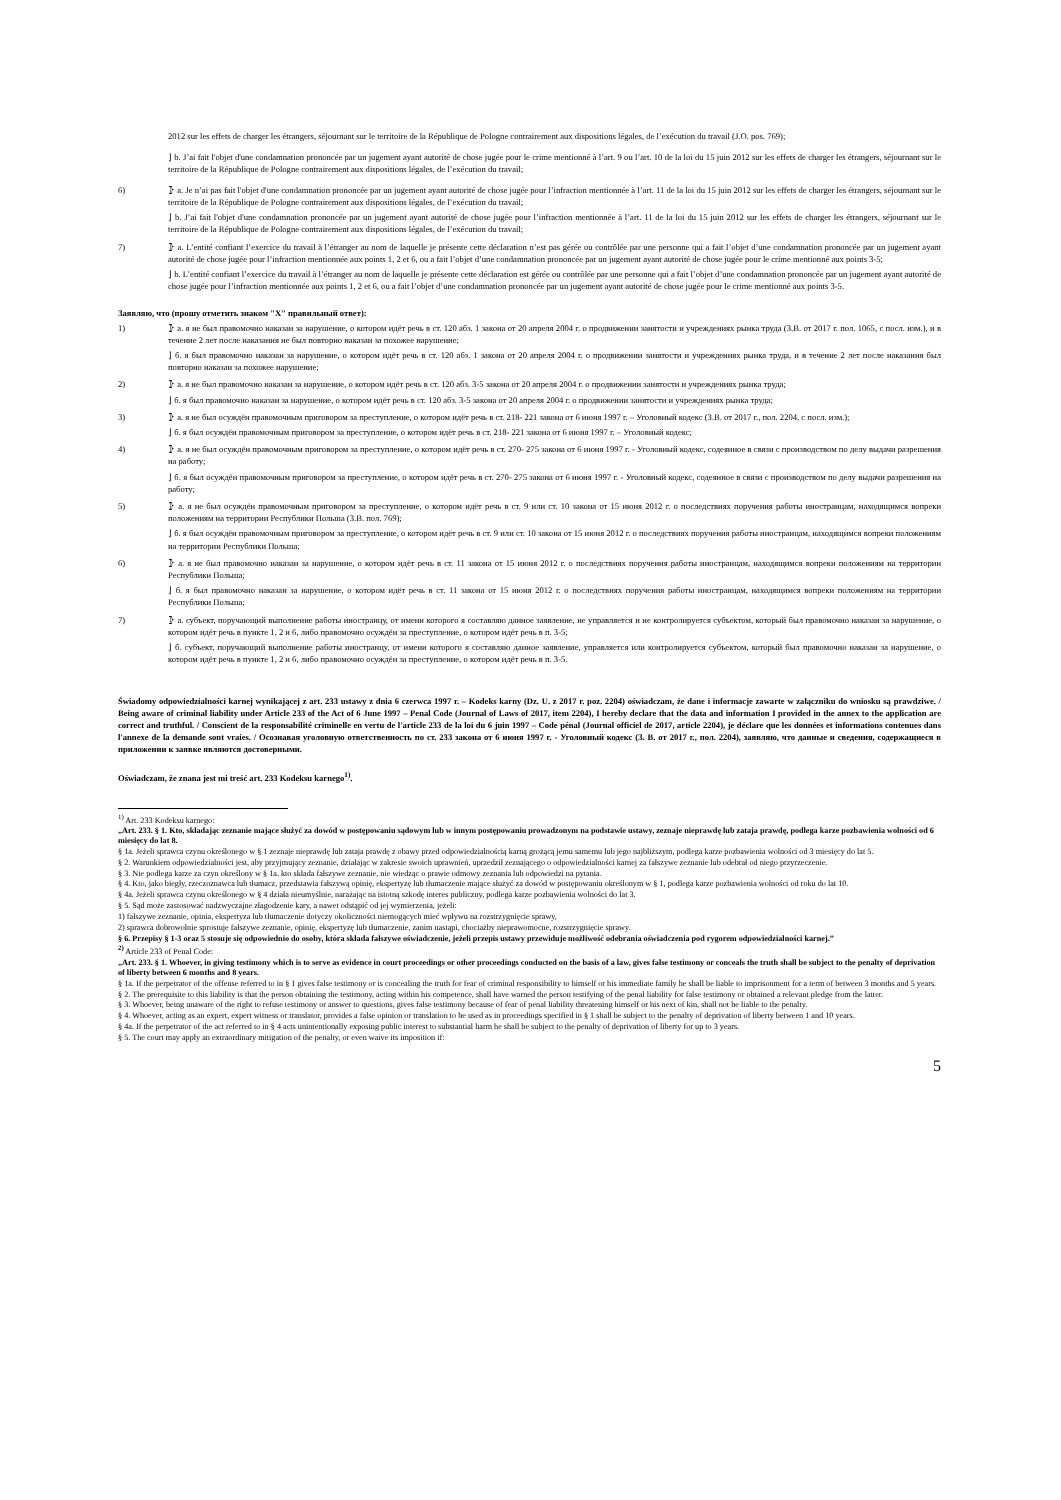2012 sur les effets de charger les étrangers, séjournant sur le territoire de la République de Pologne contrairement aux dispositions légales, de l’exécution du travail (J.O. pos. 769);
⌋ b. J’ai fait l'objet d'une condamnation prononcée par un jugement ayant autorité de chose jugée pour le crime mentionné à l’art. 9 ou l’art. 10 de la loi du 15 juin 2012 sur les effets de charger les étrangers, séjournant sur le territoire de la République de Pologne contrairement aux dispositions légales, de l’exécution du travail;
6) ⦄ a. Je n’ai pas fait l'objet d'une condamnation prononcée par un jugement ayant autorité de chose jugée pour l’infraction mentionnée à l’art. 11 de la loi du 15 juin 2012 sur les effets de charger les étrangers, séjournant sur le territoire de la République de Pologne contrairement aux dispositions légales, de l’exécution du travail;
⌋ b. J’ai fait l'objet d'une condamnation prononcée par un jugement ayant autorité de chose jugée pour l’infraction mentionnée à l’art. 11 de la loi du 15 juin 2012 sur les effets de charger les étrangers, séjournant sur le territoire de la République de Pologne contrairement aux dispositions légales, de l’exécution du travail;
7) ⦄ a. L’entité confiant l’exercice du travail à l’étranger au nom de laquelle je présente cette déclaration n’est pas gérée ou contrôlée par une personne qui a fait l’objet d’une condamnation prononcée par un jugement ayant autorité de chose jugée pour l’infraction mentionnée aux points 1, 2 et 6, ou a fait l’objet d’une condamnation prononcée par un jugement ayant autorité de chose jugée pour le crime mentionné aux points 3-5;
⌋ b. L’entité confiant l’exercice du travail à l’étranger au nom de laquelle je présente cette déclaration est gérée ou contrôlée par une personne qui a fait l’objet d’une condamnation prononcée par un jugement ayant autorité de chose jugée pour l’infraction mentionnée aux points 1, 2 et 6, ou a fait l’objet d’une condamnation prononcée par un jugement ayant autorité de chose jugée pour le crime mentionné aux points 3-5.
Заявляю, что (прошу отметить знаком "X" правильный ответ):
1) ⦄ а. я не был правомочно наказан за нарушение, о котором идёт речь в ст. 120 абз. 1 закона от 20 апреля 2004 г. о продвижении занятости и учреждениях рынка труда (З.В. от 2017 г. пол. 1065, с посл. изм.), и в течение 2 лет после наказания не был повторно наказан за похожее нарушение;
⌋ б. я был правомочно наказан за нарушение, о котором идёт речь в ст. 120 абз. 1 закона от 20 апреля 2004 г. о продвижении занятости и учреждениях рынка труда, и в течение 2 лет после наказания был повторно наказан за похожее нарушение;
2) ⦄ а. я не был правомочно наказан за нарушение, о котором идёт речь в ст. 120 абз. 3-5 закона от 20 апреля 2004 г. о продвижении занятости и учреждениях рынка труда;
⌋ б. я был правомочно наказан за нарушение, о котором идёт речь в ст. 120 абз. 3-5 закона от 20 апреля 2004 г. о продвижении занятости и учреждениях рынка труда;
3) ⦄ а. я не был осуждён правомочным приговором за преступление, о котором идёт речь в ст. 218- 221 закона от 6 июня 1997 г. – Уголовный кодекс (З.В. от 2017 г., пол. 2204, с посл. изм.);
⌋ б. я был осуждён правомочным приговором за преступление, о котором идёт речь в ст. 218- 221 закона от 6 июня 1997 г. – Уголовный кодекс;
4) ⦄ а. я не был осуждён правомочным приговором за преступление, о котором идёт речь в ст. 270- 275 закона от 6 июня 1997 г. - Уголовный кодекс, содеянное в связи с производством по делу выдачи разрешения на работу;
⌋ б. я был осуждён правомочным приговором за преступление, о котором идёт речь в ст. 270- 275 закона от 6 июня 1997 г. - Уголовный кодекс, содеянное в связи с производством по делу выдачи разрешения на работу;
5) ⦄ а. я не был осуждён правомочным приговором за преступление, о котором идёт речь в ст. 9 или ст. 10 закона от 15 июня 2012 г. о последствиях поручения работы иностранцам, находящимся вопреки положениям на территории Республики Польша (З.В. пол. 769);
⌋ б. я был осуждён правомочным приговором за преступление, о котором идёт речь в ст. 9 или ст. 10 закона от 15 июня 2012 г. о последствиях поручения работы иностранцам, находящимся вопреки положениям на территории Республики Польша;
6) ⦄ а. я не был правомочно наказан за нарушение, о котором идёт речь в ст. 11 закона от 15 июня 2012 г. о последствиях поручения работы иностранцам, находящимся вопреки положениям на территории Республики Польша;
⌋ б. я был правомочно наказан за нарушение, о котором идёт речь в ст. 11 закона от 15 июня 2012 г. о последствиях поручения работы иностранцам, находящимся вопреки положениям на территории Республики Польша;
7) ⦄ а. субъект, поручающий выполнение работы иностранцу, от имени которого я составляю данное заявление, не управляется и не контролируется субъектом, который был правомочно наказан за нарушение, о котором идёт речь в пункте 1, 2 и 6, либо правомочно осуждён за преступление, о котором идёт речь в п. 3-5;
⌋ б. субъект, поручающий выполнение работы иностранцу, от имени которого я составляю данное заявление, управляется или контролируется субъектом, который был правомочно наказан за нарушение, о котором идёт речь в пункте 1, 2 и 6, либо правомочно осуждён за преступление, о котором идёт речь в п. 3-5.
Świadomy odpowiedzialności karnej wynikającej z art. 233 ustawy z dnia 6 czerwca 1997 r. – Kodeks karny (Dz. U. z 2017 r. poz. 2204) oświadczam, że dane i informacje zawarte w załączniku do wniosku są prawdziwe. / Being aware of criminal liability under Article 233 of the Act of 6 June 1997 – Penal Code (Journal of Laws of 2017, item 2204), I hereby declare that the data and information I provided in the annex to the application are correct and truthful. / Conscient de la responsabilité criminelle en vertu de l'article 233 de la loi du 6 juin 1997 – Code pénal (Journal officiel de 2017, article 2204), je déclare que les données et informations contenues dans l'annexe de la demande sont vraies. / Осознавая уголовную ответственность по ст. 233 закона от 6 июня 1997 г. - Уголовный кодекс (З. В. от 2017 г., пол. 2204), заявляю, что данные и сведения, содержащиеся в приложении к заявке являются достоверными.
Oświadczam, że znana jest mi treść art. 233 Kodeksu karnego<sup>1)</sup>.
<sup>1)</sup> Art. 233 Kodeksu karnego:
„Art. 233. § 1. Kto, składając zeznanie mające służyć za dowód w postępowaniu sądowym lub w innym postępowaniu prowadzonym na podstawie ustawy, zeznaje nieprawdę lub zataja prawdę, podlega karze pozbawienia wolności od 6 miesięcy do lat 8.
§ 1a. Jeżeli sprawca czynu określonego w § 1 zeznaje nieprawdę lub zataja prawdę z obawy przed odpowiedzialnością karną grożącą jemu samemu lub jego najbliższym, podlega karze pozbawienia wolności od 3 miesięcy do lat 5.
§ 2. Warunkiem odpowiedzialności jest, aby przyjmujący zeznanie, działając w zakresie swoich uprawnień, uprzedził zeznającego o odpowiedzialności karnej za fałszywe zeznanie lub odebrał od niego przyrzeczenie.
§ 3. Nie podlega karze za czyn określony w § 1a, kto składa fałszywe zeznanie, nie wiedząc o prawie odmowy zeznania lub odpowiedzi na pytania.
§ 4. Kto, jako biegły, rzeczoznawca lub tłumacz, przedstawia fałszywą opinię, ekspertyzę lub tłumaczenie mające służyć za dowód w postępowaniu określonym w § 1, podlega karze pozbawienia wolności od roku do lat 10.
§ 4a. Jeżeli sprawca czynu określonego w § 4 działa nieumyślnie, narażając na istotną szkodę interes publiczny, podlega karze pozbawienia wolności do lat 3.
§ 5. Sąd może zastosować nadzwyczajne złagodzenie kary, a nawet odstąpić od jej wymierzenia, jeżeli:
1) fałszywe zeznanie, opinia, ekspertyza lub tłumaczenie dotyczy okoliczności niemogących mieć wpływu na rozstrzygnięcie sprawy,
2) sprawca dobrowolnie sprostuje fałszywe zeznanie, opinię, ekspertyzę lub tłumaczenie, zanim nastąpi, chociażby nieprawomocne, rozstrzygnięcie sprawy.
§ 6. Przepisy § 1-3 oraz 5 stosuje się odpowiednio do osoby, która składa fałszywe oświadczenie, jeżeli przepis ustawy przewiduje możliwość odebrania oświadczenia pod rygorem odpowiedzialności karnej.”
<sup>2)</sup> Article 233 of Penal Code:
„Art. 233. § 1. Whoever, in giving testimony which is to serve as evidence in court proceedings or other proceedings conducted on the basis of a law, gives false testimony or conceals the truth shall be subject to the penalty of deprivation of liberty between 6 months and 8 years.
§ 1a. If the perpetrator of the offense referred to in § 1 gives false testimony or is concealing the truth for fear of criminal responsibility to himself or his immediate family he shall be liable to imprisonment for a term of between 3 months and 5 years.
§ 2. The prerequisite to this liability is that the person obtaining the testimony, acting within his competence, shall have warned the person testifying of the penal liability for false testimony or obtained a relevant pledge from the latter.
§ 3. Whoever, being unaware of the right to refuse testimony or answer to questions, gives false testimony because of fear of penal liability threatening himself or his next of kin, shall not be liable to the penalty.
§ 4. Whoever, acting as an expert, expert witness or translator, provides a false opinion or translation to be used as in proceedings specified in § 1 shall be subject to the penalty of deprivation of liberty between 1 and 10 years.
§ 4a. If the perpetrator of the act referred to in § 4 acts unintentionally exposing public interest to substantial harm he shall be subject to the penalty of deprivation of liberty for up to 3 years.
§ 5. The court may apply an extraordinary mitigation of the penalty, or even waive its imposition if:
5